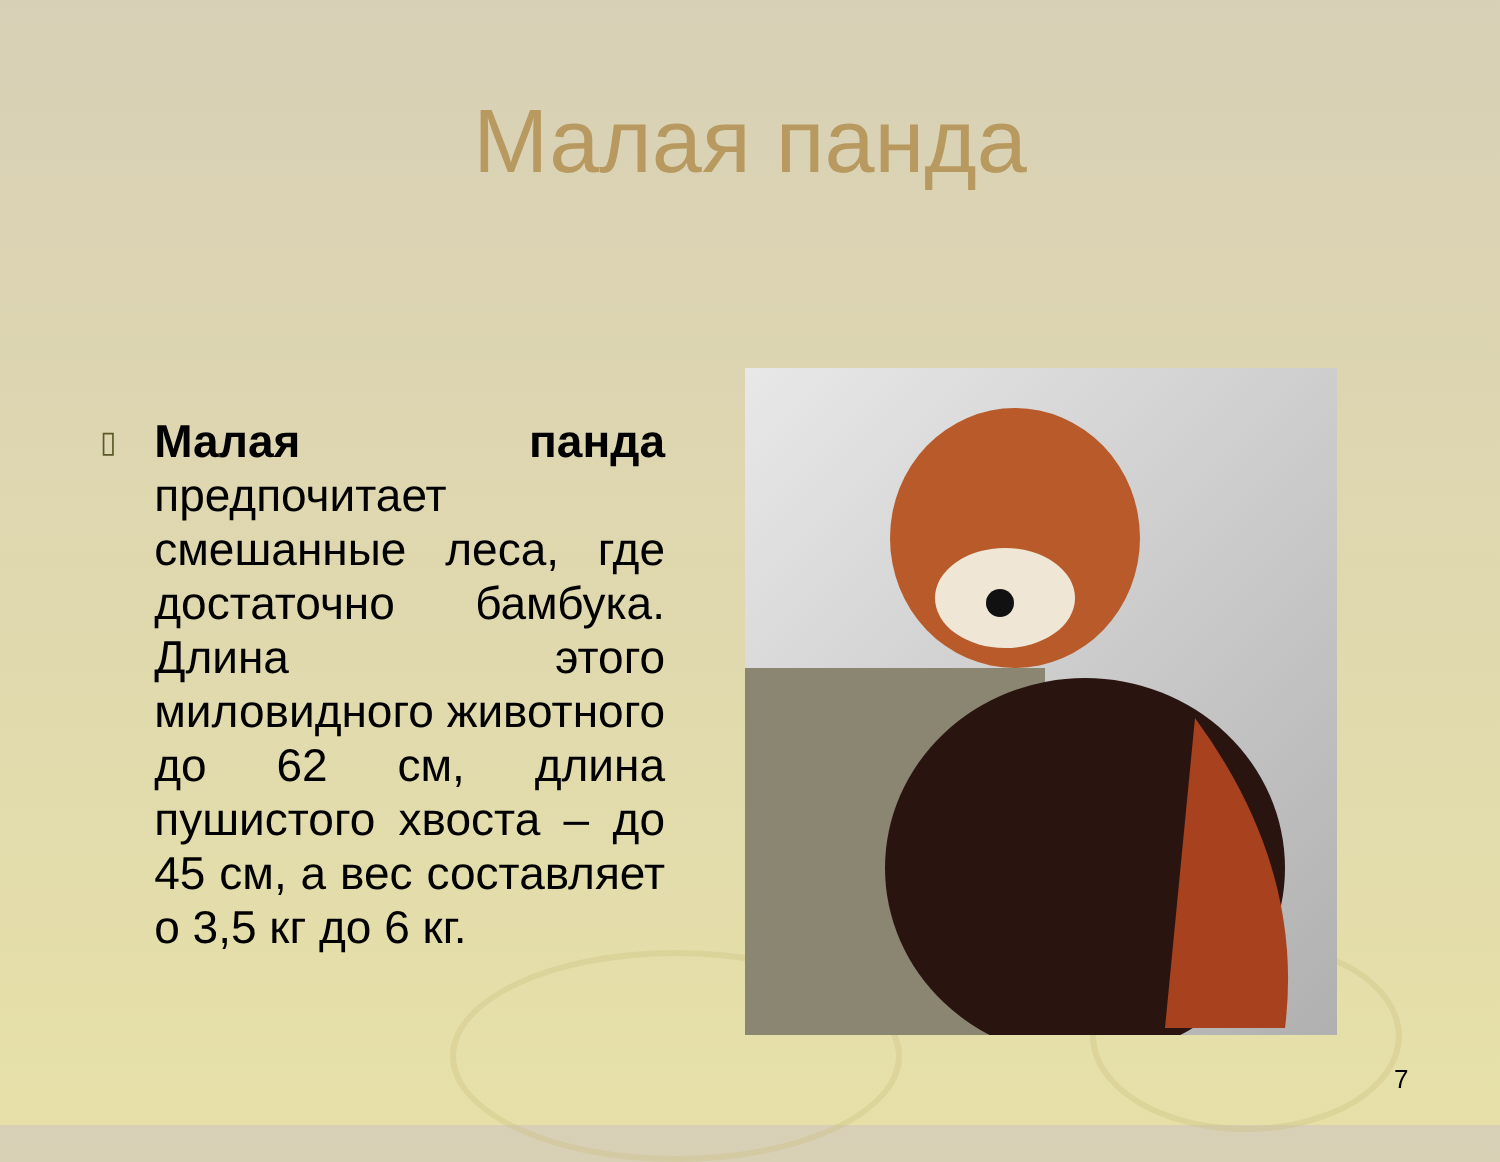Малая панда
▯
Малая панда предпочитает смешанные леса, где достаточно бамбука. Длина этого миловидного животного до 62 см, длина пушистого хвоста – до 45 см, а вес составляет о 3,5 кг до 6 кг.
7